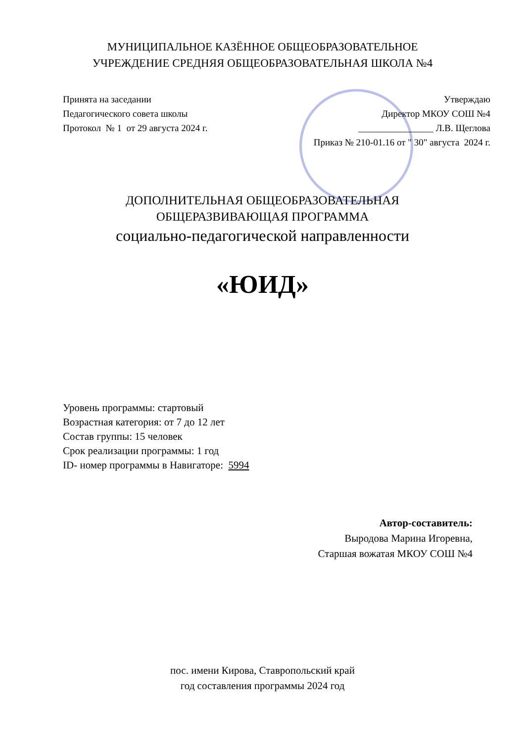МУНИЦИПАЛЬНОЕ КАЗЁННОЕ ОБЩЕОБРАЗОВАТЕЛЬНОЕ
УЧРЕЖДЕНИЕ СРЕДНЯЯ ОБЩЕОБРАЗОВАТЕЛЬНАЯ ШКОЛА №4
Принята на заседании
Педагогического совета школы
Протокол № 1 от 29 августа 2024 г.
Утверждаю
Директор МКОУ СОШ №4
________________ Л.В. Щеглова
Приказ № 210-01.16 от " 30" августа 2024 г.
ДОПОЛНИТЕЛЬНАЯ ОБЩЕОБРАЗОВАТЕЛЬНАЯ
ОБЩЕРАЗВИВАЮЩАЯ ПРОГРАММА
социально-педагогической направленности
«ЮИД»
Уровень программы: стартовый
Возрастная категория: от 7 до 12 лет
Состав группы: 15 человек
Срок реализации программы: 1 год
ID- номер программы в Навигаторе: 5994
Автор-составитель:
Выродова Марина Игоревна,
Старшая вожатая МКОУ СОШ №4
пос. имени Кирова, Ставропольский край
год составления программы 2024 год